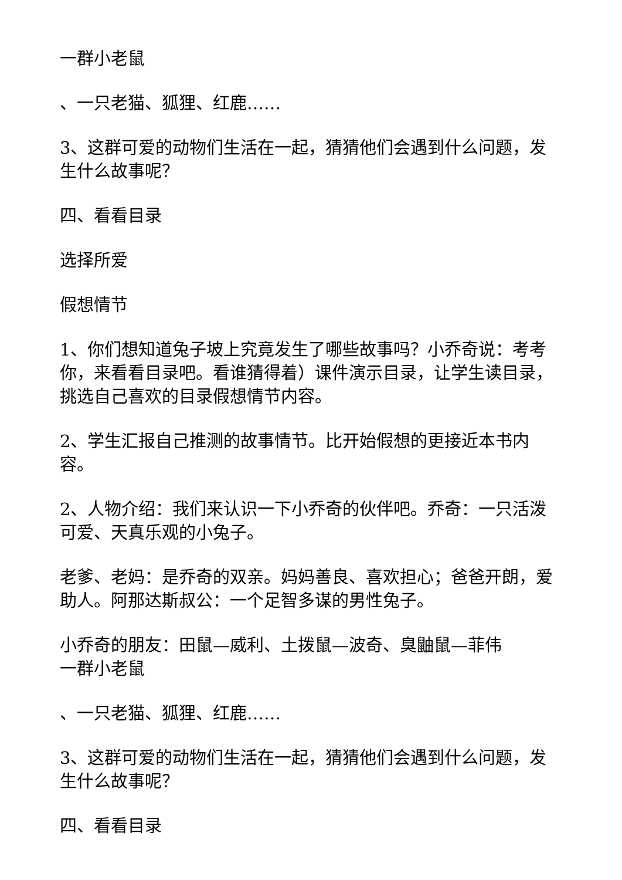一群小老鼠
、一只老猫、狐狸、红鹿……
3、这群可爱的动物们生活在一起，猜猜他们会遇到什么问题，发生什么故事呢？
四、看看目录
选择所爱
假想情节
1、你们想知道兔子坡上究竟发生了哪些故事吗？小乔奇说：考考你，来看看目录吧。看谁猜得着）课件演示目录，让学生读目录，挑选自己喜欢的目录假想情节内容。
2、学生汇报自己推测的故事情节。比开始假想的更接近本书内容。
2、人物介绍：我们来认识一下小乔奇的伙伴吧。乔奇：一只活泼可爱、天真乐观的小兔子。
老爹、老妈：是乔奇的双亲。妈妈善良、喜欢担心；爸爸开朗，爱助人。阿那达斯叔公：一个足智多谋的男性兔子。
小乔奇的朋友：田鼠—威利、土拨鼠—波奇、臭鼬鼠—菲伟
一群小老鼠
、一只老猫、狐狸、红鹿……
3、这群可爱的动物们生活在一起，猜猜他们会遇到什么问题，发生什么故事呢？
四、看看目录